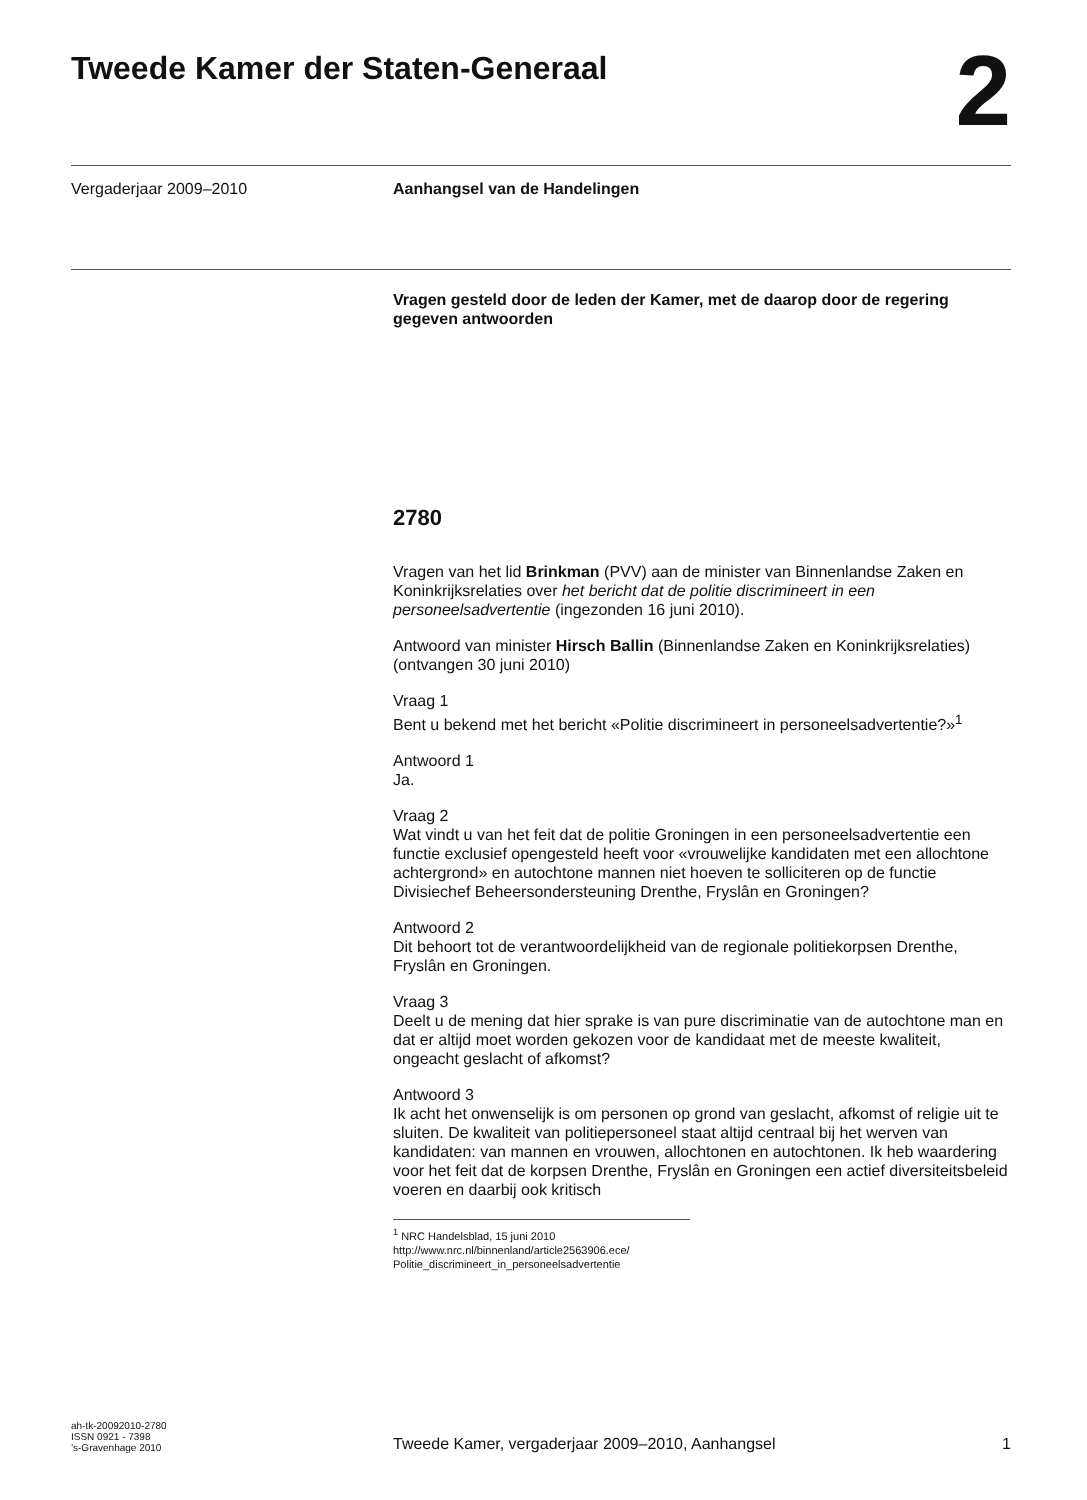Tweede Kamer der Staten-Generaal
2
Vergaderjaar 2009–2010 Aanhangsel van de Handelingen
Vragen gesteld door de leden der Kamer, met de daarop door de regering gegeven antwoorden
2780
Vragen van het lid Brinkman (PVV) aan de minister van Binnenlandse Zaken en Koninkrijksrelaties over het bericht dat de politie discrimineert in een personeelsadvertentie (ingezonden 16 juni 2010).
Antwoord van minister Hirsch Ballin (Binnenlandse Zaken en Koninkrijksrelaties) (ontvangen 30 juni 2010)
Vraag 1
Bent u bekend met het bericht «Politie discrimineert in personeelsadvertentie?»<sup>1</sup>
Antwoord 1
Ja.
Vraag 2
Wat vindt u van het feit dat de politie Groningen in een personeelsadvertentie een functie exclusief opengesteld heeft voor «vrouwelijke kandidaten met een allochtone achtergrond» en autochtone mannen niet hoeven te solliciteren op de functie Divisiechef Beheersondersteuning Drenthe, Fryslân en Groningen?
Antwoord 2
Dit behoort tot de verantwoordelijkheid van de regionale politiekorpsen Drenthe, Fryslân en Groningen.
Vraag 3
Deelt u de mening dat hier sprake is van pure discriminatie van de autochtone man en dat er altijd moet worden gekozen voor de kandidaat met de meeste kwaliteit, ongeacht geslacht of afkomst?
Antwoord 3
Ik acht het onwenselijk is om personen op grond van geslacht, afkomst of religie uit te sluiten. De kwaliteit van politiepersoneel staat altijd centraal bij het werven van kandidaten: van mannen en vrouwen, allochtonen en autochtonen. Ik heb waardering voor het feit dat de korpsen Drenthe, Fryslân en Groningen een actief diversiteitsbeleid voeren en daarbij ook kritisch
<sup>1</sup> NRC Handelsblad, 15 juni 2010
http://www.nrc.nl/binnenland/article2563906.ece/
Politie_discrimineert_in_personeelsadvertentie
ah-tk-20092010-2780
ISSN 0921 - 7398
’s-Gravenhage 2010
Tweede Kamer, vergaderjaar 2009–2010, Aanhangsel
1